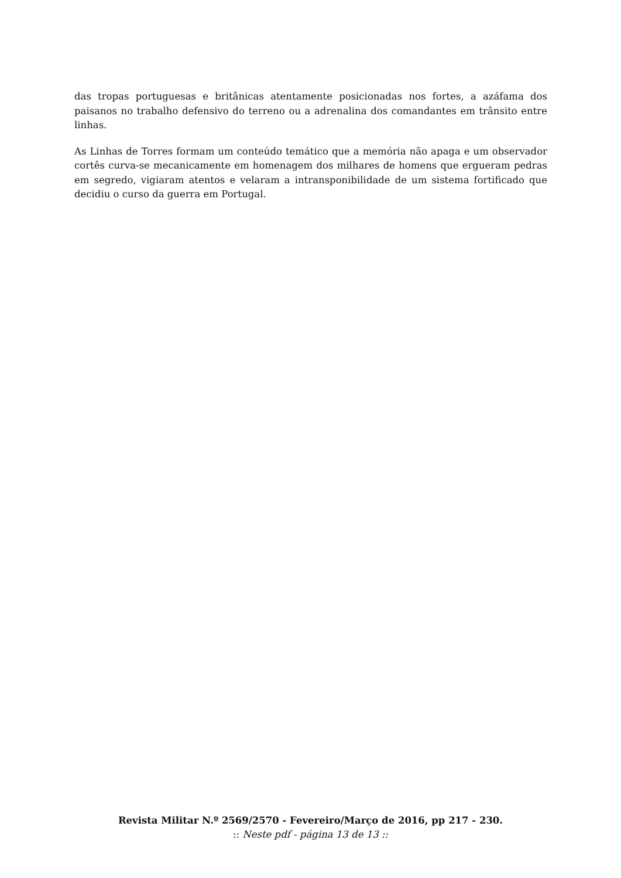das tropas portuguesas e britânicas atentamente posicionadas nos fortes, a azáfama dos paisanos no trabalho defensivo do terreno ou a adrenalina dos comandantes em trânsito entre linhas.
As Linhas de Torres formam um conteúdo temático que a memória não apaga e um observador cortês curva-se mecanicamente em homenagem dos milhares de homens que ergueram pedras em segredo, vigiaram atentos e velaram a intransponibilidade de um sistema fortificado que decidiu o curso da guerra em Portugal.
Revista Militar N.º 2569/2570 - Fevereiro/Março de 2016, pp 217 - 230.
:: Neste pdf - página 13 de 13 ::